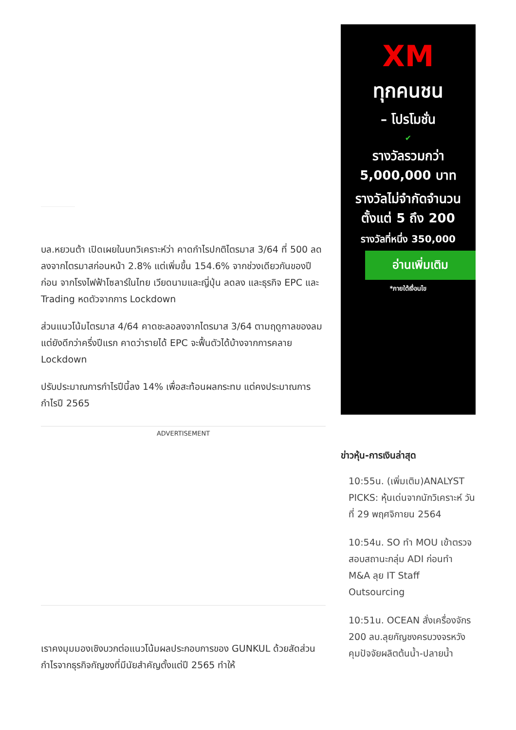บล.หยวนต้า เปิดเผยในบทวิเคราะห์ว่า คาดกำไรปกติไตรมาส 3/64 ที่ 500 ลดลงจากไตรมาสก่อนหน้า 2.8% แต่เพิ่มขึ้น 154.6% จากช่วงเดียวกันของปีก่อน จากโรงไฟฟ้าโซลาร์ในไทย เวียดนามและญี่ปุ่น ลดลง และธุรกิจ EPC และ Trading หดตัวจากการ Lockdown
ส่วนแนวโน้มไตรมาส 4/64 คาดชะลอลงจากไตรมาส 3/64 ตามฤดูกาลของลม แต่ยังดีกว่าครึ่งปีแรก คาดว่ารายได้ EPC จะฟื้นตัวได้บ้างจากการคลาย Lockdown
ปรับประมาณการกำไรปีนี้ลง 14% เพื่อสะท้อนผลกระทบ แต่คงประมาณการกำไรปี 2565
ADVERTISEMENT
เราคงมุมมองเชิงบวกต่อแนวโน้มผลประกอบการของ GUNKUL ด้วยสัดส่วนกำไรจากธุรกิจกัญชงที่มีนัยสำคัญตั้งแต่ปี 2565 ทำให้
XM
ทุกคนชน
– โปรโมชั่น
✔
รางวัลรวมกว่า
5,000,000 บาท
รางวัลไม่จำกัดจำนวน
ตั้งแต่ 5 ถึง 200
รางวัลที่หนึ่ง 350,000
อ่านเพิ่มเติม
*ภายใต้เงื่อนไข
ข่าวหุ้น-การเงินล่าสุด
10:55น. (เพิ่มเติม)ANALYST PICKS: หุ้นเด่นจากนักวิเคราะห์ วันที่ 29 พฤศจิกายน 2564
10:54น. SO ทำ MOU เข้าตรวจสอบสถานะกลุ่ม ADI ก่อนทำ M&A ลุย IT Staff Outsourcing
10:51น. OCEAN สั่งเครื่องจักร 200 ลบ.ลุยกัญชงครบวงจรหวังคุมปัจจัยผลิตต้นน้ำ-ปลายน้ำ